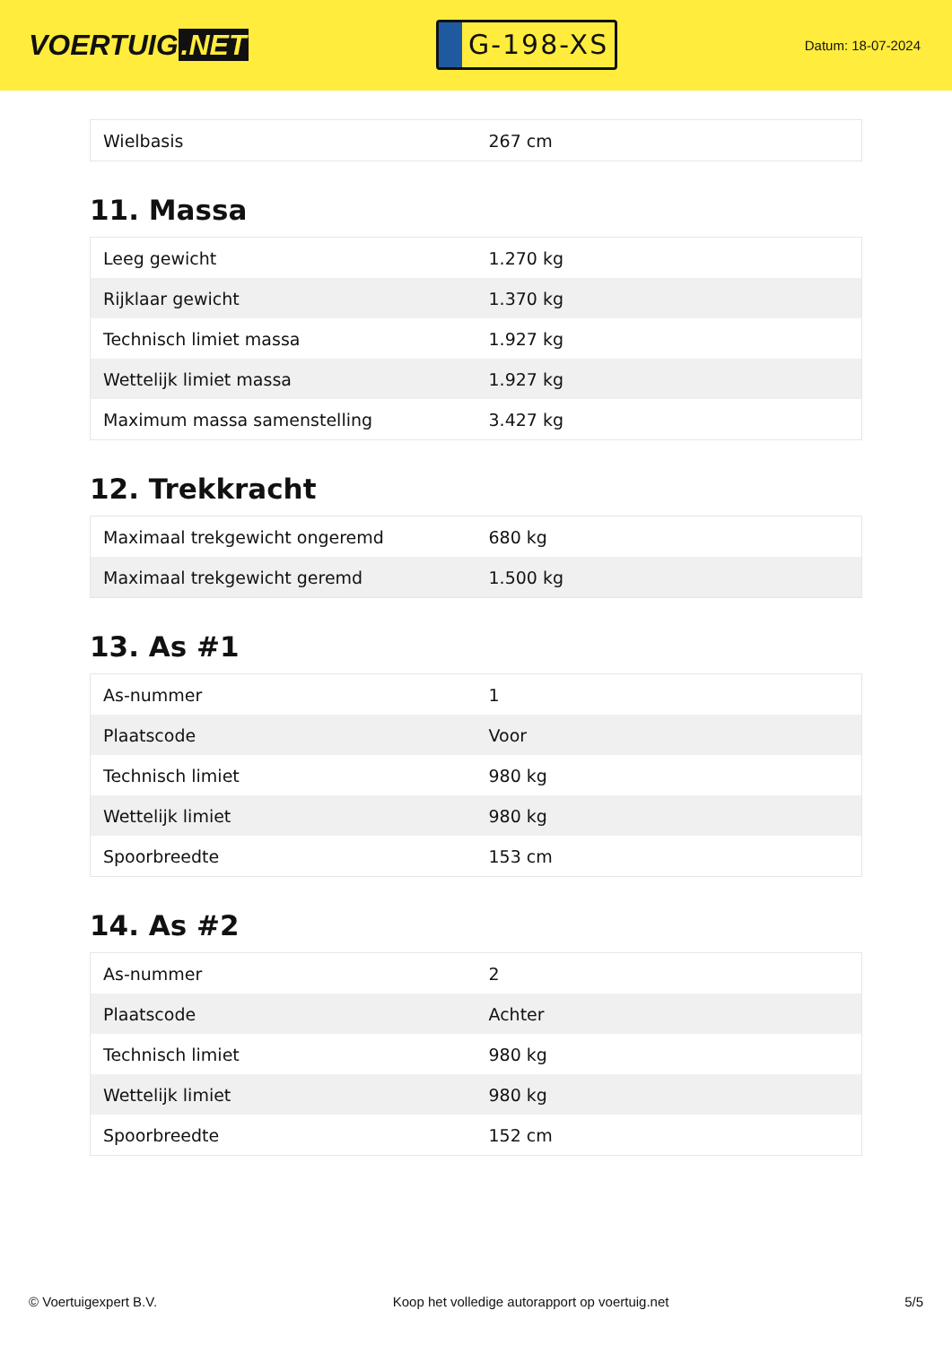VOERTUIG.NET
G-198-XS
Datum: 18-07-2024
| Wielbasis | 267 cm |
11. Massa
| Leeg gewicht | 1.270 kg |
| Rijklaar gewicht | 1.370 kg |
| Technisch limiet massa | 1.927 kg |
| Wettelijk limiet massa | 1.927 kg |
| Maximum massa samenstelling | 3.427 kg |
12. Trekkracht
| Maximaal trekgewicht ongeremd | 680 kg |
| Maximaal trekgewicht geremd | 1.500 kg |
13. As #1
| As-nummer | 1 |
| Plaatscode | Voor |
| Technisch limiet | 980 kg |
| Wettelijk limiet | 980 kg |
| Spoorbreedte | 153 cm |
14. As #2
| As-nummer | 2 |
| Plaatscode | Achter |
| Technisch limiet | 980 kg |
| Wettelijk limiet | 980 kg |
| Spoorbreedte | 152 cm |
© Voertuigexpert B.V. Koop het volledige autorapport op voertuig.net 5/5